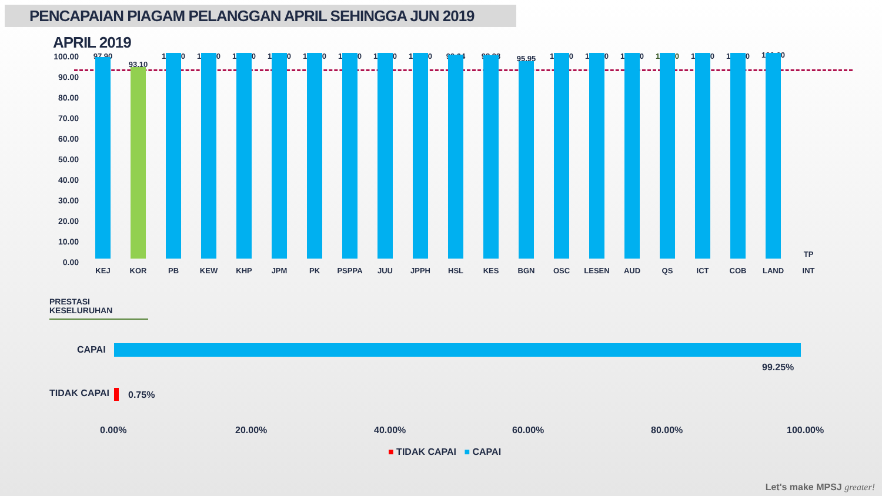PENCAPAIAN PIAGAM PELANGGAN APRIL SEHINGGA JUN 2019
APRIL 2019
100.00
90.00
80.00
70.00
60.00
50.00
40.00
30.00
20.00
10.00
0.00
97.90
KEJ
93.10
KOR
100.00
PB
100.00
KEW
100.00
KHP
100.00
JPM
100.00
PK
100.00
PSPPA
100.00
JUU
100.00
JPPH
99.04
HSL
98.93
KES
95.95
BGN
100.00
OSC
100.00
LESEN
100.00
AUD
100.00
QS
100.00
ICT
100.00
COB
100.00
LAND
TP
INT
PRESTASI
KESELURUHAN
CAPAI
99.25%
TIDAK CAPAI 0.75%
0.00% 20.00% 40.00% 60.00% 80.00% 100.00%
■ TIDAK CAPAI ■ CAPAI
Let's make MPSJ greater!